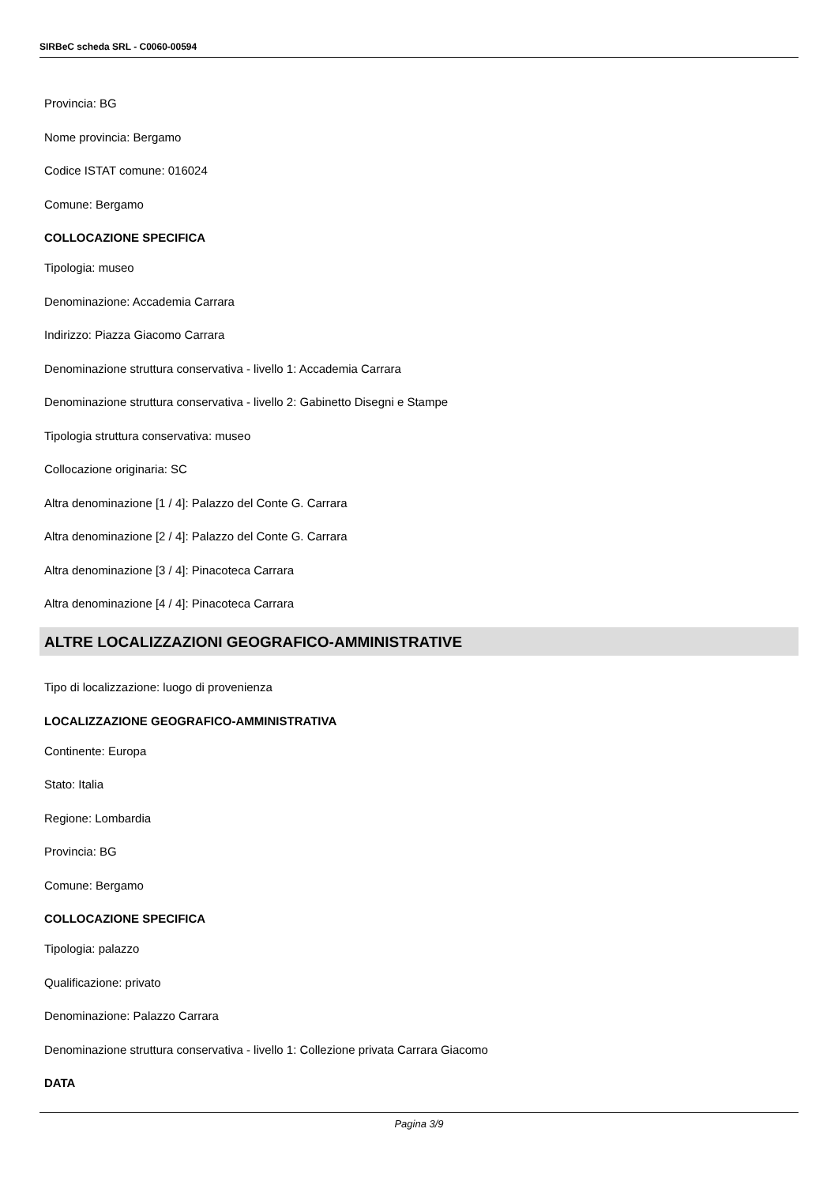SIRBeC scheda SRL - C0060-00594
Provincia: BG
Nome provincia: Bergamo
Codice ISTAT comune: 016024
Comune: Bergamo
COLLOCAZIONE SPECIFICA
Tipologia: museo
Denominazione: Accademia Carrara
Indirizzo: Piazza Giacomo Carrara
Denominazione struttura conservativa - livello 1: Accademia Carrara
Denominazione struttura conservativa - livello 2: Gabinetto Disegni e Stampe
Tipologia struttura conservativa: museo
Collocazione originaria: SC
Altra denominazione [1 / 4]: Palazzo del Conte G. Carrara
Altra denominazione [2 / 4]: Palazzo del Conte G. Carrara
Altra denominazione [3 / 4]: Pinacoteca Carrara
Altra denominazione [4 / 4]: Pinacoteca Carrara
ALTRE LOCALIZZAZIONI GEOGRAFICO-AMMINISTRATIVE
Tipo di localizzazione: luogo di provenienza
LOCALIZZAZIONE GEOGRAFICO-AMMINISTRATIVA
Continente: Europa
Stato: Italia
Regione: Lombardia
Provincia: BG
Comune: Bergamo
COLLOCAZIONE SPECIFICA
Tipologia: palazzo
Qualificazione: privato
Denominazione: Palazzo Carrara
Denominazione struttura conservativa - livello 1: Collezione privata Carrara Giacomo
DATA
Pagina 3/9